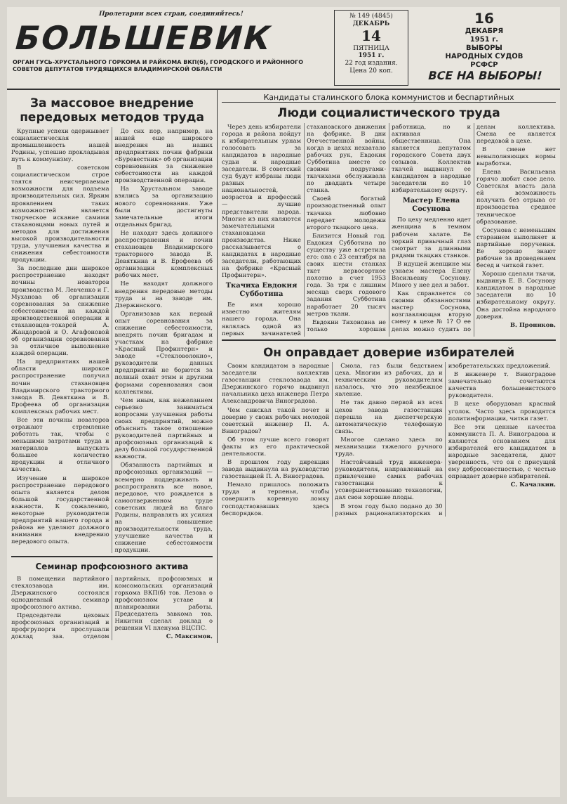Пролетарии всех стран, соединяйтесь!
БОЛЬШЕВИК
ОРГАН ГУСЬ-ХРУСТАЛЬНОГО ГОРКОМА И РАЙКОМА ВКП(б), ГОРОДСКОГО И РАЙОННОГО СОВЕТОВ ДЕПУТАТОВ ТРУДЯЩИХСЯ ВЛАДИМИРСКОЙ ОБЛАСТИ
№ 149 (4845)
ДЕКАБРЬ
14
ПЯТНИЦА
1951 г.
22 год издания.
Цена 20 коп.
16
ДЕКАБРЯ
1951 г.
ВЫБОРЫ
НАРОДНЫХ СУДОВ
РСФСР
ВСЕ НА ВЫБОРЫ!
За массовое внедрение передовых методов труда
Крупные успехи одержывает социалистическая промышленность нашей Родины, успешно прокладывая путь к коммунизму.
В советском социалистическом строе таятся неисчерпаемые возможности для подъема производительных сил. Ярким проявлением таких возможностей является творческое искание самими стахановцами новых путей и методов для достижения высокой производительности труда, улучшения качества и снижения себестоимости продукции.
За последние дни широкое распространение находят почины новаторов производства М. Левченко и Г. Мухановa об организации соревнования за снижение себестоимости на каждой производственной операции и стахановцев-токарей А. Жандаровой и О. Агафоновой об организации соревнования за отличное выполнение каждой операции.
На предприятиях нашей области широкое распространение получил почин стахановцев Владимирского тракторного завода В. Девяткина и В. Ерофеева об организации комплексных рабочих мест.
Все эти почины новаторов отражают стремление работать так, чтобы с меньшими затратами труда и материалов выпускать большее количество продукции и отличного качества.
Изучение и широкое распространение передового опыта является делом большой государственной важности. К сожалению, некоторые руководители предприятий нашего города и района не уделяют должного внимания внедрению передового опыта.
До сих пор, например, на нашей еще широкого внедрения на наших предприятиях почин фабрики «Буревестник» об организации соревнования за снижение себестоимости на каждой производственной операции.
На Хрустальном заводе взялись за организацию нового соревнования. Уже были достигнуты замечательные итоги отдельных бригад.
Не находят здесь должного распространения и почин стахановцев Владимирского тракторного завода В. Девяткина и В. Ерофеева об организации комплексных рабочих мест.
Не находят должного внедрения передовые методы труда и на заводе им. Дзержинского.
Организовав как первый опыт соревнования за снижение себестоимости, внедрять почин бригадам и участкам на фабрике «Красный Профинтерн» и заводе «Стекловолокно», руководители данных предприятий не борются за полный охват этим и другими формами соревнования свои коллективы.
Чем иным, как нежеланием серьезно заниматься вопросами улучшения работы своих предприятий, можно объяснить такое отношение руководителей партийных и профсоюзных организаций к делу большой государственной важности.
Обязанность партийных и профсоюзных организаций — всемерно поддерживать и распространять все новое, передовое, что рождается в самоотверженном труде советских людей на благо Родины, направлять их усилия на повышение производительности труда, улучшение качества и снижение себестоимости продукции.
Семинар профсоюзного актива
В помещении партийного стеклозавода им. Дзержинского состоялся однодневный семинар профсоюзного актива.
Председатели цеховых профсоюзных организаций и профгрупорги прослушали доклад зав. отделом партийных, профсоюзных и комсомольских организаций горкома ВКП(б) тов. Лезова о профсоюзном уставе и планировании работы. Председатель завкома тов. Никитин сделал доклад о решении VI пленума ВЦСПС.
С. Максимов.
Кандидаты сталинского блока коммунистов и беспартийных
Люди социалистического труда
Через день избиратели города и района пойдут к избирательным урнам голосовать за кандидатов в народные судьи и народные заседатели. В советский суд будут избраны люди разных национальностей, возрастов и профессий — лучшие представители народа. Многие из них являются замечательными стахановцами производства. Ниже рассказывается о кандидатах в народные заседатели, работающих на фабрике «Красный Профинтерн».
Ткачиха Евдокия Субботина
Ее имя хорошо известно жителям нашего города. Она являлась одной из первых зачинателей стахановского движения на фабрике. В дни Отечественной войны, когда в цехах нехватало рабочих рук, Евдокия Субботина вместе со своими подругами-ткачихами обслуживала по двадцать четыре станка.
Своей богатый производственный опыт ткачиха любовно передает молодежи второго ткацкого цеха.
Близится Новый год. Евдокия Субботина по существу уже встретила его: она с 23 сентября на своих шести станках ткет первосортное полотно в счет 1953 года. За три с лишним месяца сверх годового задания Субботина наработает 20 тысяч метров ткани.
Евдокии Тихоновна не только хорошая работница, но и активная общественница. Она является депутатом городского Совета двух созывов. Коллектив ткачей выдвинул ее кандидатом в народные заседатели по 10 избирательному округу.
Мастер Елена Сосунова
По цеху медленно идет женщина в темном рабочем халате. Ее зоркий привычный глаз смотрит за длинными рядами ткацких станков.
В идущей женщине мы узнаем мастера Елену Васильевну Сосунову. Много у нее дел и забот.
Как справляется со своими обязанностями мастер Сосунова, возглавляющая вторую смену в цехе № 1? О ее делах можно судить по делам коллектива. Смена ее является передовой в цехе.
В смене нет невыполняющих нормы выработки.
Елена Васильевна горячо любит свое дело. Советская власть дала ей возможность получить без отрыва от производства среднее техническое образование.
Сосунова с неменьшим старанием выполняет и партийные поручения. Ее хорошо знают рабочие за проведением бесед и читкой газет.
Хорошо сделали ткачи, выдвинув Е. В. Сосунову кандидатом в народные заседатели по 10 избирательному округу. Она достойна народного доверия.
В. Проников.
Он оправдает доверие избирателей
Своим кандидатом в народные заседатели коллектив газостанции стеклозавода им. Дзержинского горячо выдвинул начальника цеха инженера Петра Александровича Виноградова.
Чем снискал такой почет и доверие у своих рабочих молодой советский инженер П. А. Виноградов?
Об этом лучше всего говорят факты из его практической деятельности.
В прошлом году дирекция завода выдвинула на руководство газостанцией П. А. Виноградова.
Немало пришлось положить труда и терпенья, чтобы совершить коренную ломку господствовавших здесь беспорядков.
Смола, газ были бедствием цеха. Многим из рабочих, да и техническим руководителям казалось, что это неизбежное явление.
Не так давно первой из всех цехов завода газостанция перешла на диспетчерскую автоматическую телефонную связь.
Многое сделано здесь по механизации тяжелого ручного труда.
Настойчивый труд инженера-руководителя, направленный на привлечение самих рабочих газостанции к усовершенствованию технологии, дал свои хорошие плоды.
В этом году было подано до 30 разных рационализаторских и изобретательских предложений.
В инженере т. Виноградове замечательно сочетаются качества большевистского руководителя.
В цехе оборудован красный уголок. Часто здесь проводятся политинформации, читки газет.
Все эти ценные качества коммуниста П. А. Виноградова и являются основанием для избирателей его кандидатом в народные заседатели, дают уверенность, что он с присущей ему добросовестностью, с честью оправдает доверие избирателей.
С. Качалкин.